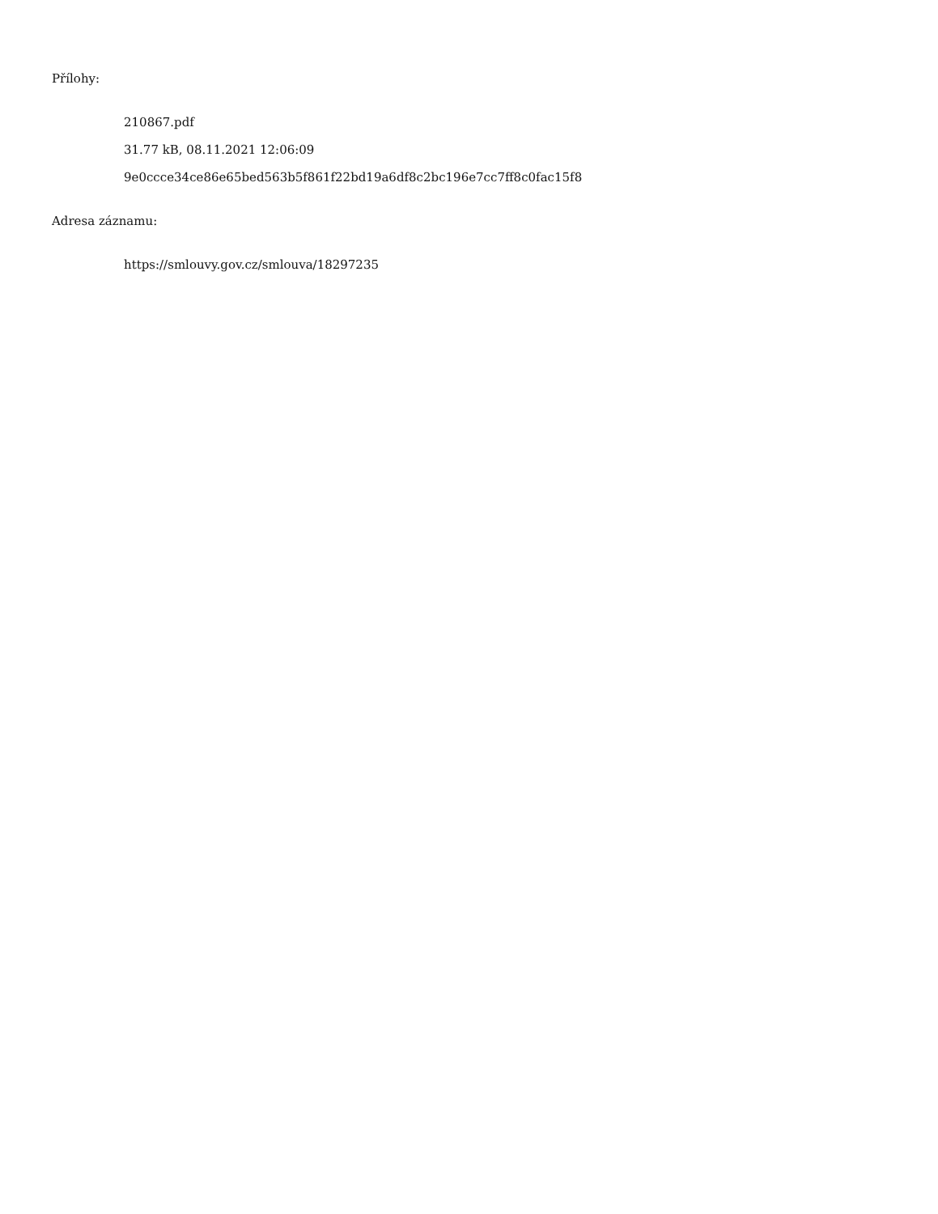Přílohy:
210867.pdf
31.77 kB, 08.11.2021 12:06:09
9e0ccce34ce86e65bed563b5f861f22bd19a6df8c2bc196e7cc7ff8c0fac15f8
Adresa záznamu:
https://smlouvy.gov.cz/smlouva/18297235